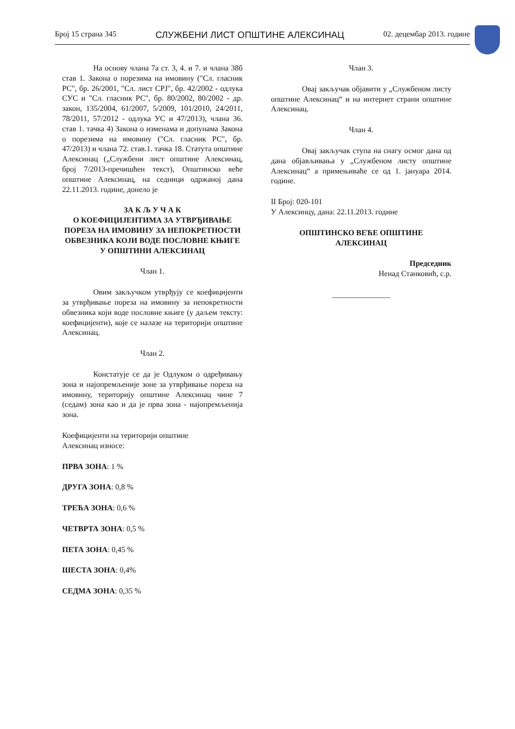Број 15 страна 345 СЛУЖБЕНИ ЛИСТ ОПШТИНЕ АЛЕКСИНАЦ 02. децембар 2013. године
На основу члана 7а ст. 3, 4. и 7. и члана 38б став 1. Закона о порезима на имовину ("Сл. гласник РС", бр. 26/2001, "Сл. лист СРЈ", бр. 42/2002 - одлука СУС и "Сл. гласник РС", бр. 80/2002, 80/2002 - др. закон, 135/2004, 61/2007, 5/2009, 101/2010, 24/2011, 78/2011, 57/2012 - одлука УС и 47/2013), члана 36. став 1. тачка 4) Закона о изменама и допунама Закона о порезима на имовину ("Сл. гласник РС", бр. 47/2013) и члана 72. став.1. тачка 18. Статута општине Алексинац („Службени лист општине Алексинац, број 7/2013-пречишћен текст), Општинско веће општине Алексинац, на седници одржаној дана 22.11.2013. године, донело је
ЗА К Љ У Ч А К
О КОЕФИЦИЈЕНТИМА ЗА УТВРЂИВАЊЕ ПОРЕЗА НА ИМОВИНУ ЗА НЕПОКРЕТНОСТИ ОБВЕЗНИКА КОЈИ ВОДЕ ПОСЛОВНЕ КЊИГЕ
У ОПШТИНИ АЛЕКСИНАЦ
Члан 1.
Овим закључком утврђују се коефицијенти за утврђивање пореза на имовину за непокретности обвезника који воде пословне књиге (у даљем тексту: коефицијенти), које се налазе на територији општине Алексинац.
Члан 2.
Констатује се да је Одлуком о одређивању зона и најопремљеније зоне за утврђивање пореза на имовину, територију општине Алексинац чине 7 (седам) зона као и да је прва зона - најопремљенија зона.
Коефицијенти на територији општине
Алексинац износе:
ПРВА ЗОНА: 1 %
ДРУГА ЗОНА: 0,8 %
ТРЕЋА ЗОНА: 0,6 %
ЧЕТВРТА ЗОНА: 0,5 %
ПЕТА ЗОНА: 0,45 %
ШЕСТА ЗОНА: 0,4%
СЕДМА ЗОНА: 0,35 %
Члан 3.
Овај закључак објавити у „Службеном листу општине Алексинац“ и на интернет страни општине Алексинац.
Члан 4.
Овај закључак ступа на снагу осмог дана од дана објављивања у „Службеном листу општине Алексинац“ а примењиваће се од 1. јануара 2014. године.
II Број: 020-101
У Алексинцу, дана: 22.11.2013. године
ОПШТИНСКО ВЕЋЕ ОПШТИНЕ
АЛЕКСИНАЦ
Председник
Ненад Станковић, с.р.
_______________